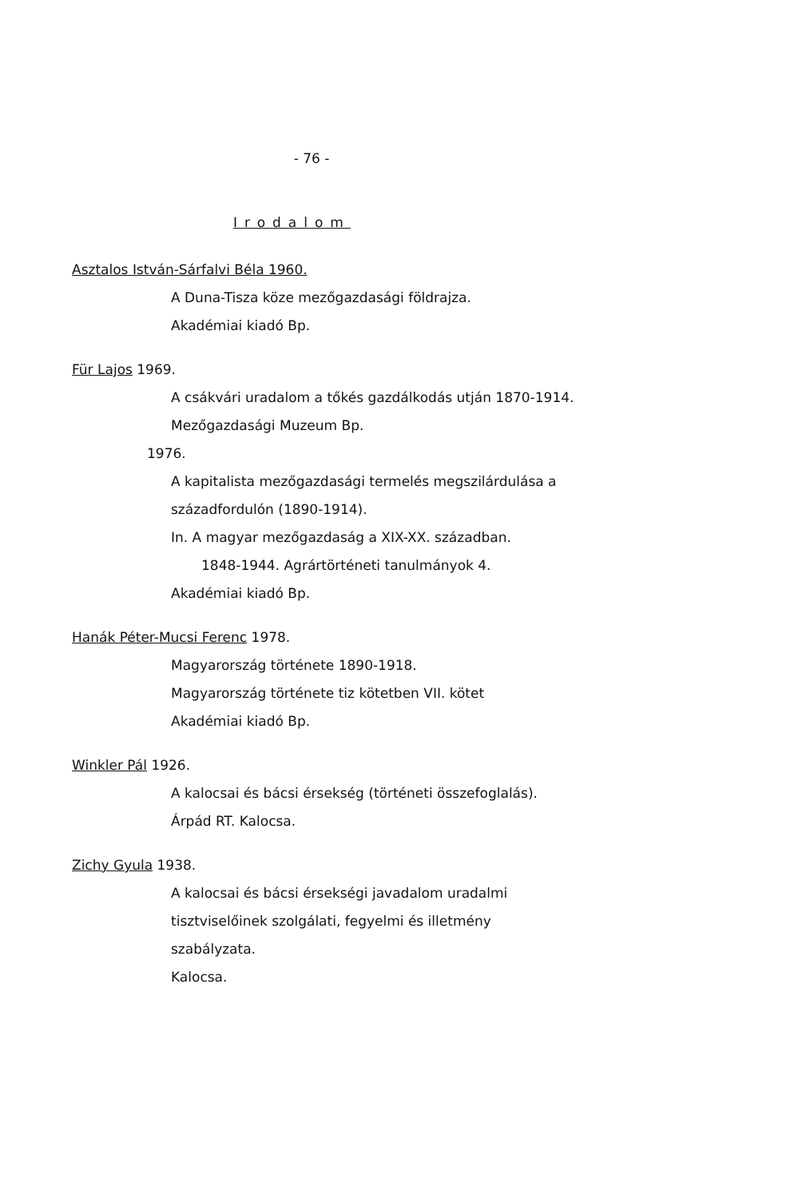- 76 -
Irodalom
Asztalos István-Sárfalvi Béla 1960.
A Duna-Tisza köze mezőgazdasági földrajza.
Akadémiai kiadó Bp.
Für Lajos 1969.
A csákvári uradalom a tőkés gazdálkodás utján 1870-1914.
Mezőgazdasági Muzeum Bp.
1976.
A kapitalista mezőgazdasági termelés megszilárdulása a
századfordulón (1890-1914).
In. A magyar mezőgazdaság a XIX-XX. században.
1848-1944. Agrártörténeti tanulmányok 4.
Akadémiai kiadó Bp.
Hanák Péter-Mucsi Ferenc 1978.
Magyarország története 1890-1918.
Magyarország története tiz kötetben VII. kötet
Akadémiai kiadó Bp.
Winkler Pál 1926.
A kalocsai és bácsi érsekség (történeti összefoglalás).
Árpád RT. Kalocsa.
Zichy Gyula 1938.
A kalocsai és bácsi érsekségi javadalom uradalmi
tisztviselőinek szolgálati, fegyelmi és illetmény
szabályzata.
Kalocsa.